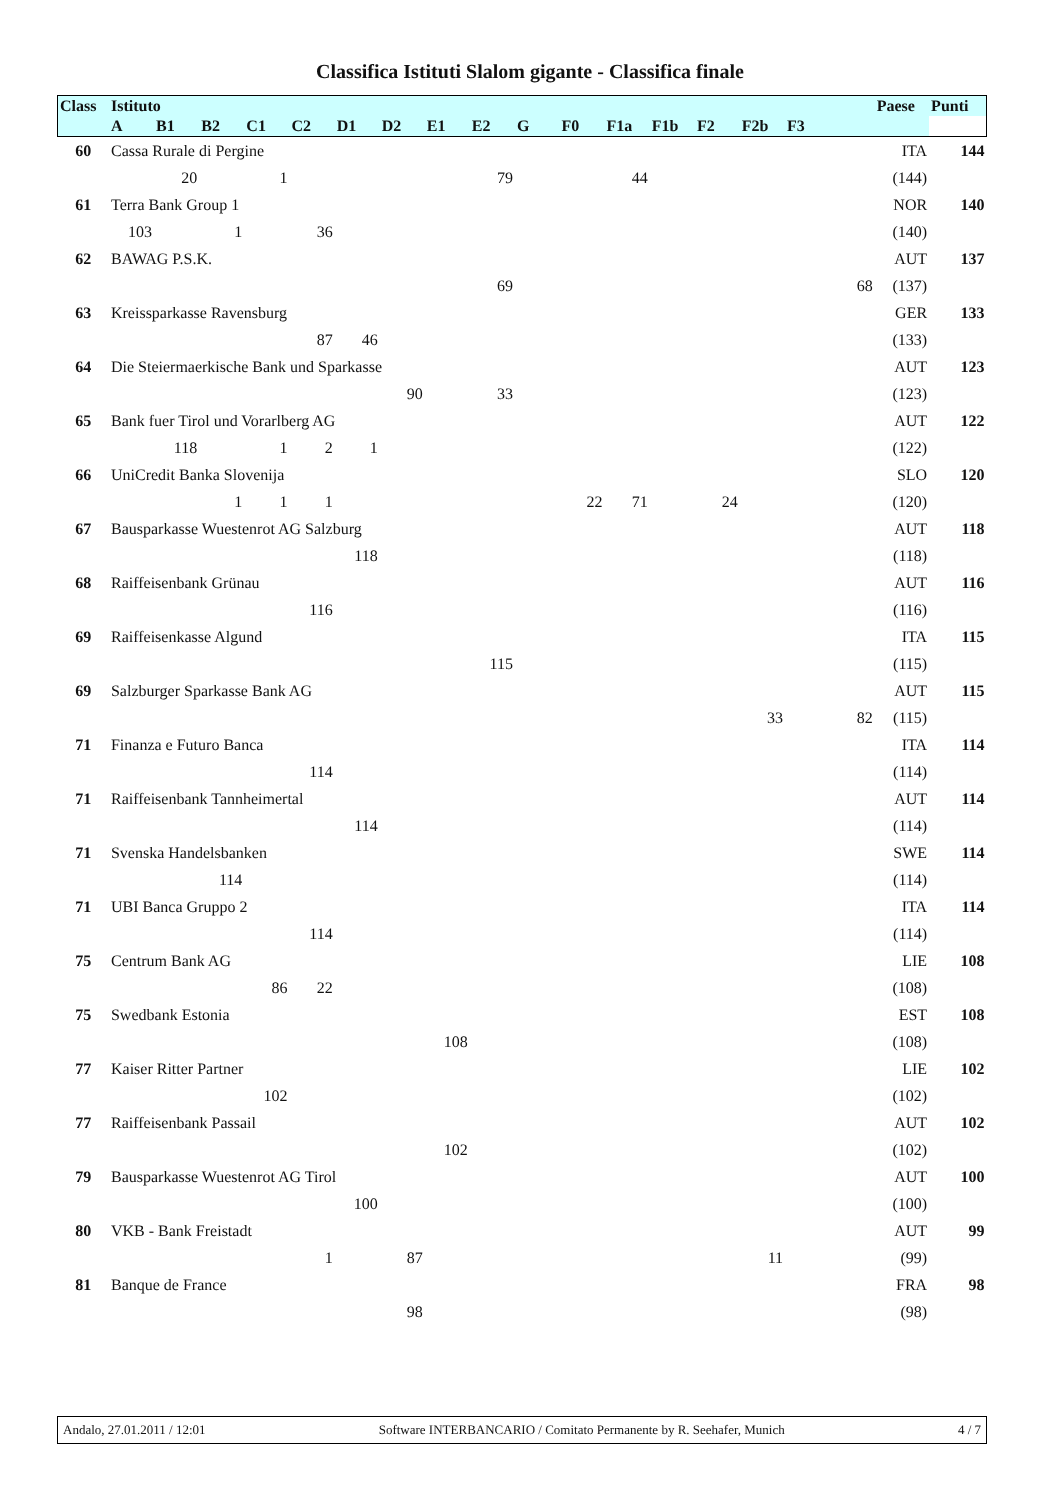Classifica Istituti Slalom gigante - Classifica finale
| Class | Istituto | | | | | | | | | | | | | | | | | Paese | Punti |
| --- | --- | --- | --- | --- | --- | --- | --- | --- | --- | --- | --- | --- | --- | --- | --- | --- | --- | --- | --- |
| | A | B1 | B2 | C1 | C2 | D1 | D2 | E1 | E2 | G | F0 | F1a | F1b | F2 | F2b | F3 | | | |
| 60 | Cassa Rurale di Pergine | | | | | | | | | | | | | | | | | ITA | 144 |
| | | 20 | | 1 | | | | | 79 | | | 44 | | | | | | (144) | |
| 61 | Terra Bank Group 1 | | | | | | | | | | | | | | | | | NOR | 140 |
| | 103 | | 1 | | 36 | | | | | | | | | | | | | (140) | |
| 62 | BAWAG P.S.K. | | | | | | | | | | | | | | | | | AUT | 137 |
| | | | | | | | | | 69 | | | | | | | | 68 | (137) | |
| 63 | Kreissparkasse Ravensburg | | | | | | | | | | | | | | | | | GER | 133 |
| | | | | | 87 | 46 | | | | | | | | | | | | (133) | |
| 64 | Die Steiermaerkische Bank und Sparkasse | | | | | | | | | | | | | | | | | AUT | 123 |
| | | | | | | | 90 | | 33 | | | | | | | | | (123) | |
| 65 | Bank fuer Tirol und Vorarlberg AG | | | | | | | | | | | | | | | | | AUT | 122 |
| | | 118 | | 1 | 2 | 1 | | | | | | | | | | | | (122) | |
| 66 | UniCredit Banka Slovenija | | | | | | | | | | | | | | | | | SLO | 120 |
| | | | 1 | 1 | 1 | | | | | | 22 | 71 | | 24 | | | | (120) | |
| 67 | Bausparkasse Wuestenrot AG Salzburg | | | | | | | | | | | | | | | | | AUT | 118 |
| | | | | | | 118 | | | | | | | | | | | | (118) | |
| 68 | Raiffeisenbank Grünau | | | | | | | | | | | | | | | | | AUT | 116 |
| | | | | | 116 | | | | | | | | | | | | | (116) | |
| 69 | Raiffeisenkasse Algund | | | | | | | | | | | | | | | | | ITA | 115 |
| | | | | | | | | | 115 | | | | | | | | | (115) | |
| 69 | Salzburger Sparkasse Bank AG | | | | | | | | | | | | | | | | | AUT | 115 |
| | | | | | | | | | | | | | | | 33 | | 82 | (115) | |
| 71 | Finanza e Futuro Banca | | | | | | | | | | | | | | | | | ITA | 114 |
| | | | | | 114 | | | | | | | | | | | | | (114) | |
| 71 | Raiffeisenbank Tannheimertal | | | | | | | | | | | | | | | | | AUT | 114 |
| | | | | | | 114 | | | | | | | | | | | | (114) | |
| 71 | Svenska Handelsbanken | | | | | | | | | | | | | | | | | SWE | 114 |
| | | | 114 | | | | | | | | | | | | | | | (114) | |
| 71 | UBI Banca Gruppo 2 | | | | | | | | | | | | | | | | | ITA | 114 |
| | | | | | 114 | | | | | | | | | | | | | (114) | |
| 75 | Centrum Bank AG | | | | | | | | | | | | | | | | | LIE | 108 |
| | | | | 86 | 22 | | | | | | | | | | | | | (108) | |
| 75 | Swedbank Estonia | | | | | | | | | | | | | | | | | EST | 108 |
| | | | | | | | | 108 | | | | | | | | | | (108) | |
| 77 | Kaiser Ritter Partner | | | | | | | | | | | | | | | | | LIE | 102 |
| | | | | 102 | | | | | | | | | | | | | | (102) | |
| 77 | Raiffeisenbank Passail | | | | | | | | | | | | | | | | | AUT | 102 |
| | | | | | | | | 102 | | | | | | | | | | (102) | |
| 79 | Bausparkasse Wuestenrot AG Tirol | | | | | | | | | | | | | | | | | AUT | 100 |
| | | | | | | 100 | | | | | | | | | | | | (100) | |
| 80 | VKB - Bank Freistadt | | | | | | | | | | | | | | | | | AUT | 99 |
| | | | | | 1 | | 87 | | | | | | | | 11 | | | (99) | |
| 81 | Banque de France | | | | | | | | | | | | | | | | | FRA | 98 |
| | | | | | | | 98 | | | | | | | | | | | (98) | |
Andalo, 27.01.2011 / 12:01 Software INTERBANCARIO / Comitato Permanente by R. Seehafer, Munich 4 / 7